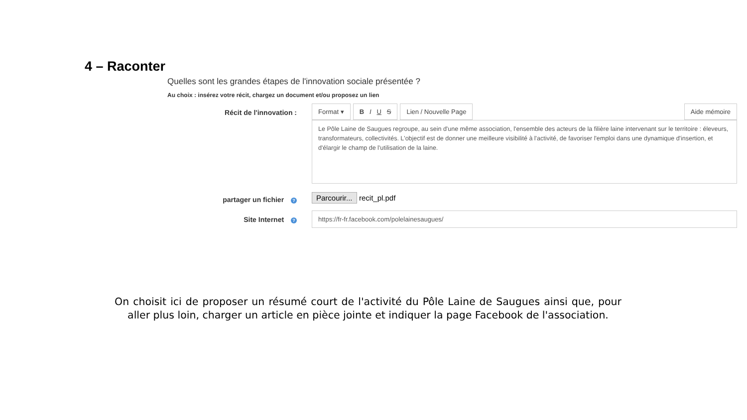4 – Raconter
Quelles sont les grandes étapes de l'innovation sociale présentée ?
Au choix : insérez votre récit, chargez un document et/ou proposez un lien
Récit de l'innovation : Format ▾ B I U S Lien / Nouvelle Page Aide mémoire
Le Pôle Laine de Saugues regroupe, au sein d'une même association, l'ensemble des acteurs de la filière laine intervenant sur le territoire : éleveurs, transformateurs, collectivités. L'objectif est de donner une meilleure visibilité à l'activité, de favoriser l'emploi dans une dynamique d'insertion, et d'élargir le champ de l'utilisation de la laine.
partager un fichier ?
Parcourir... recit_pl.pdf
Site Internet ?
https://fr-fr.facebook.com/polelainesaugues/
On choisit ici de proposer un résumé court de l'activité du Pôle Laine de Saugues ainsi que, pour aller plus loin, charger un article en pièce jointe et indiquer la page Facebook de l'association.